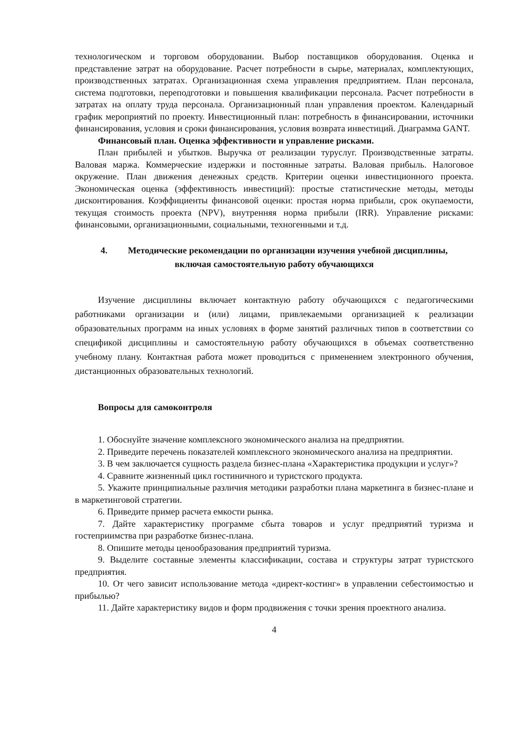технологическом и торговом оборудовании. Выбор поставщиков оборудования. Оценка и представление затрат на оборудование. Расчет потребности в сырье, материалах, комплектующих, производственных затратах. Организационная схема управления предприятием. План персонала, система подготовки, переподготовки и повышения квалификации персонала. Расчет потребности в затратах на оплату труда персонала. Организационный план управления проектом. Календарный график мероприятий по проекту. Инвестиционный план: потребность в финансировании, источники финансирования, условия и сроки финансирования, условия возврата инвестиций. Диаграмма GANT.
Финансовый план. Оценка эффективности и управление рисками.
План прибылей и убытков. Выручка от реализации туруслуг. Производственные затраты. Валовая маржа. Коммерческие издержки и постоянные затраты. Валовая прибыль. Налоговое окружение. План движения денежных средств. Критерии оценки инвестиционного проекта. Экономическая оценка (эффективность инвестиций): простые статистические методы, методы дисконтирования. Коэффициенты финансовой оценки: простая норма прибыли, срок окупаемости, текущая стоимость проекта (NPV), внутренняя норма прибыли (IRR). Управление рисками: финансовыми, организационными, социальными, техногенными и т.д.
4. Методические рекомендации по организации изучения учебной дисциплины,
включая самостоятельную работу обучающихся
Изучение дисциплины включает контактную работу обучающихся с педагогическими работниками организации и (или) лицами, привлекаемыми организацией к реализации образовательных программ на иных условиях в форме занятий различных типов в соответствии со спецификой дисциплины и самостоятельную работу обучающихся в объемах соответственно учебному плану. Контактная работа может проводиться с применением электронного обучения, дистанционных образовательных технологий.
Вопросы для самоконтроля
1. Обоснуйте значение комплексного экономического анализа на предприятии.
2. Приведите перечень показателей комплексного экономического анализа на предприятии.
3. В чем заключается сущность раздела бизнес-плана «Характеристика продукции и услуг»?
4. Сравните жизненный цикл гостиничного и туристского продукта.
5. Укажите принципиальные различия методики разработки плана маркетинга в бизнес-плане и в маркетинговой стратегии.
6. Приведите пример расчета емкости рынка.
7. Дайте характеристику программе сбыта товаров и услуг предприятий туризма и гостеприимства при разработке бизнес-плана.
8. Опишите методы ценообразования предприятий туризма.
9. Выделите составные элементы классификации, состава и структуры затрат туристского предприятия.
10. От чего зависит использование метода «директ-костинг» в управлении себестоимостью и прибылью?
11. Дайте характеристику видов и форм продвижения с точки зрения проектного анализа.
4